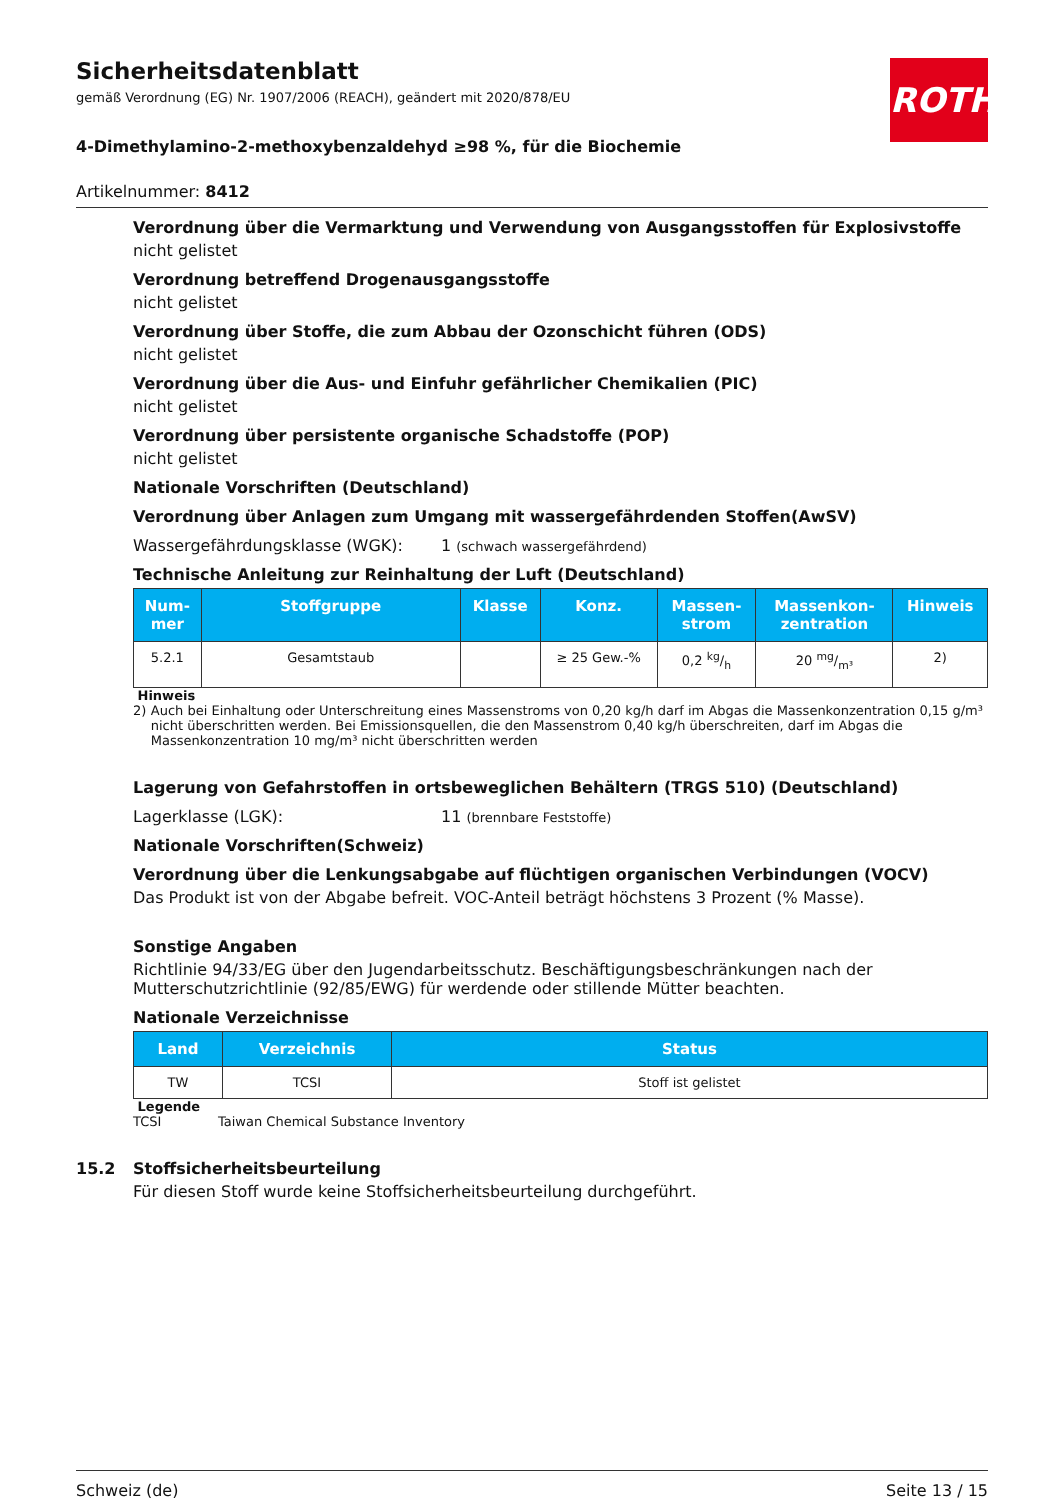ROTH
Sicherheitsdatenblatt
gemäß Verordnung (EG) Nr. 1907/2006 (REACH), geändert mit 2020/878/EU
4-Dimethylamino-2-methoxybenzaldehyd ≥98 %, für die Biochemie
Artikelnummer: 8412
Verordnung über die Vermarktung und Verwendung von Ausgangsstoffen für Explosivstoffe
nicht gelistet
Verordnung betreffend Drogenausgangsstoffe
nicht gelistet
Verordnung über Stoffe, die zum Abbau der Ozonschicht führen (ODS)
nicht gelistet
Verordnung über die Aus- und Einfuhr gefährlicher Chemikalien (PIC)
nicht gelistet
Verordnung über persistente organische Schadstoffe (POP)
nicht gelistet
Nationale Vorschriften (Deutschland)
Verordnung über Anlagen zum Umgang mit wassergefährdenden Stoffen(AwSV)
Wassergefährdungsklasse (WGK): 1 (schwach wassergefährdend)
Technische Anleitung zur Reinhaltung der Luft (Deutschland)
| Num- mer | Stoffgruppe | Klasse | Konz. | Massen- strom | Massenkon- zentration | Hinweis |
| --- | --- | --- | --- | --- | --- | --- |
| 5.2.1 | Gesamtstaub | | ≥ 25 Gew.-% | 0,2 kg/h | 20 mg/m³ | 2) |
Hinweis
2) Auch bei Einhaltung oder Unterschreitung eines Massenstroms von 0,20 kg/h darf im Abgas die Massenkonzentration 0,15 g/m³ nicht überschritten werden. Bei Emissionsquellen, die den Massenstrom 0,40 kg/h überschreiten, darf im Abgas die Massenkonzentration 10 mg/m³ nicht überschritten werden
Lagerung von Gefahrstoffen in ortsbeweglichen Behältern (TRGS 510) (Deutschland)
Lagerklasse (LGK): 11 (brennbare Feststoffe)
Nationale Vorschriften(Schweiz)
Verordnung über die Lenkungsabgabe auf flüchtigen organischen Verbindungen (VOCV)
Das Produkt ist von der Abgabe befreit. VOC-Anteil beträgt höchstens 3 Prozent (% Masse).
Sonstige Angaben
Richtlinie 94/33/EG über den Jugendarbeitsschutz. Beschäftigungsbeschränkungen nach der Mutterschutzrichtlinie (92/85/EWG) für werdende oder stillende Mütter beachten.
Nationale Verzeichnisse
| Land | Verzeichnis | Status |
| --- | --- | --- |
| TW | TCSI | Stoff ist gelistet |
Legende
TCSI Taiwan Chemical Substance Inventory
15.2 Stoffsicherheitsbeurteilung
Für diesen Stoff wurde keine Stoffsicherheitsbeurteilung durchgeführt.
Schweiz (de) Seite 13 / 15